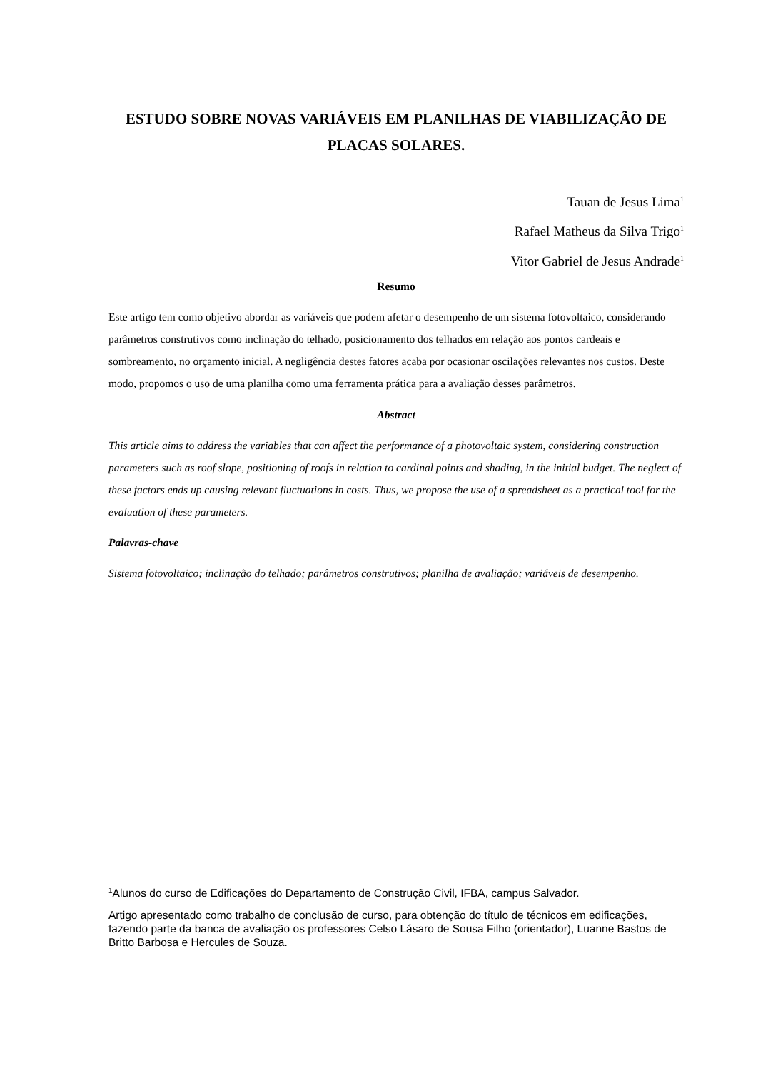ESTUDO SOBRE NOVAS VARIÁVEIS EM PLANILHAS DE VIABILIZAÇÃO DE PLACAS SOLARES.
Tauan de Jesus Lima<sup>1</sup>
Rafael Matheus da Silva Trigo<sup>1</sup>
Vitor Gabriel de Jesus Andrade<sup>1</sup>
Resumo
Este artigo tem como objetivo abordar as variáveis que podem afetar o desempenho de um sistema fotovoltaico, considerando parâmetros construtivos como inclinação do telhado, posicionamento dos telhados em relação aos pontos cardeais e sombreamento, no orçamento inicial. A negligência destes fatores acaba por ocasionar oscilações relevantes nos custos. Deste modo, propomos o uso de uma planilha como uma ferramenta prática para a avaliação desses parâmetros.
Abstract
This article aims to address the variables that can affect the performance of a photovoltaic system, considering construction parameters such as roof slope, positioning of roofs in relation to cardinal points and shading, in the initial budget. The neglect of these factors ends up causing relevant fluctuations in costs. Thus, we propose the use of a spreadsheet as a practical tool for the evaluation of these parameters.
Palavras-chave
Sistema fotovoltaico; inclinação do telhado; parâmetros construtivos; planilha de avaliação; variáveis de desempenho.
<sup>1</sup> Alunos do curso de Edificações do Departamento de Construção Civil, IFBA, campus Salvador.
Artigo apresentado como trabalho de conclusão de curso, para obtenção do título de técnicos em edificações, fazendo parte da banca de avaliação os professores Celso Lásaro de Sousa Filho (orientador), Luanne Bastos de Britto Barbosa e Hercules de Souza.